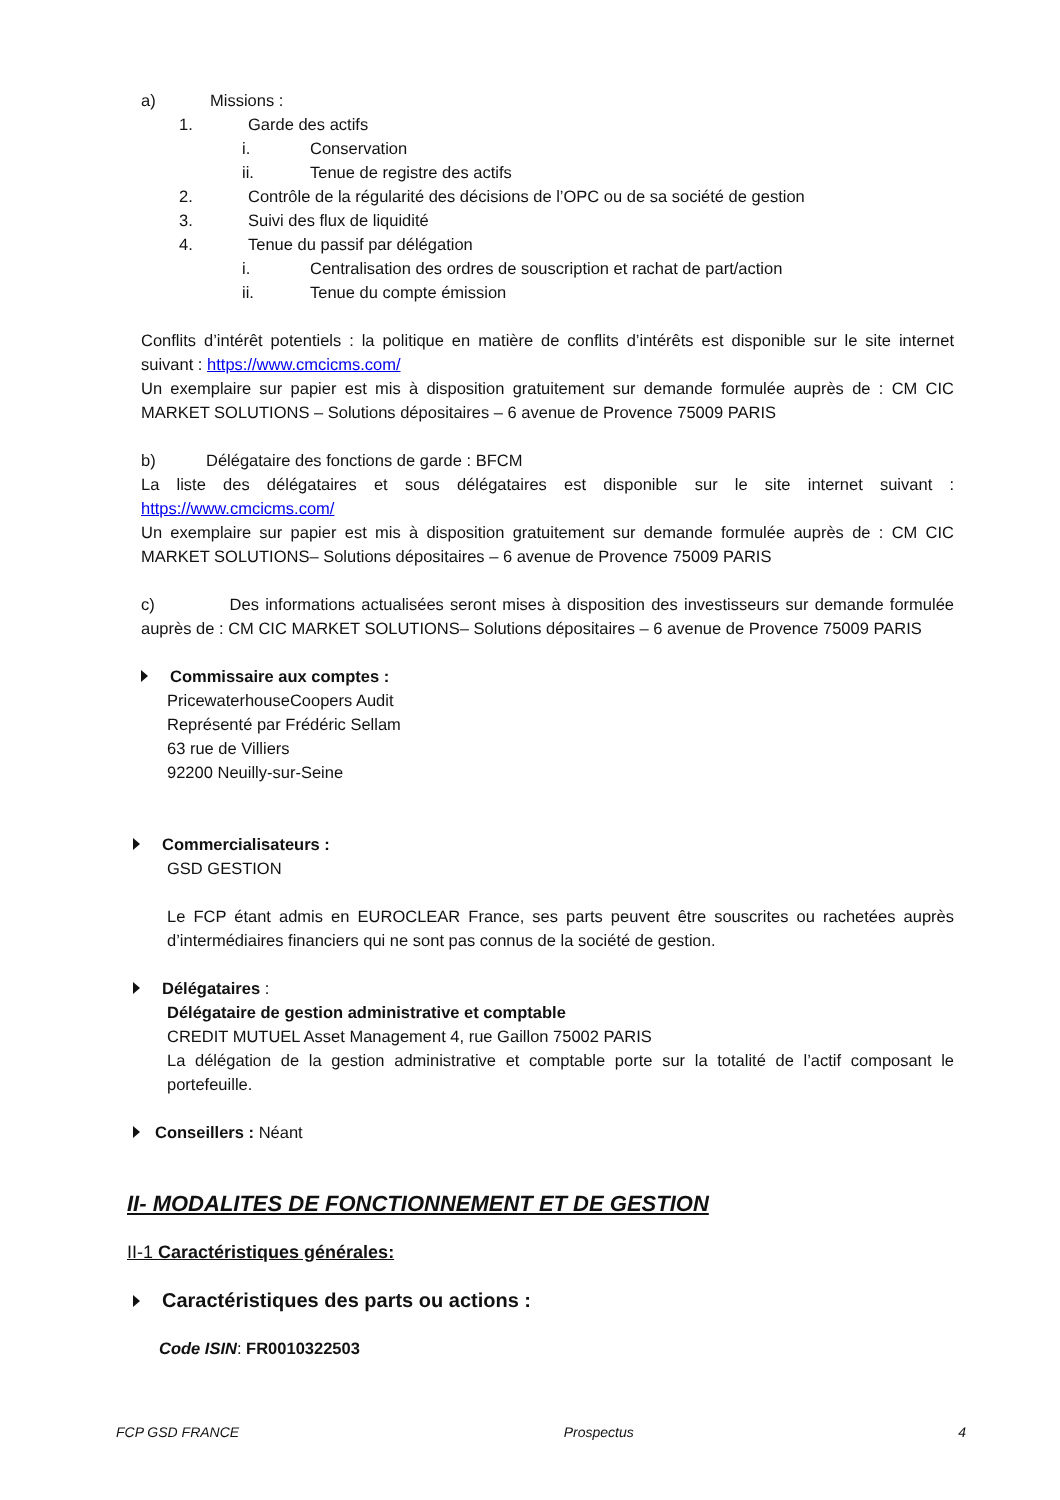a) Missions :
1. Garde des actifs
i. Conservation
ii. Tenue de registre des actifs
2. Contrôle de la régularité des décisions de l’OPC ou de sa société de gestion
3. Suivi des flux de liquidité
4. Tenue du passif par délégation
i. Centralisation des ordres de souscription et rachat de part/action
ii. Tenue du compte émission
Conflits d’intérêt potentiels : la politique en matière de conflits d’intérêts est disponible sur le site internet suivant : https://www.cmcicms.com/
Un exemplaire sur papier est mis à disposition gratuitement sur demande formulée auprès de : CM CIC MARKET SOLUTIONS – Solutions dépositaires – 6 avenue de Provence 75009 PARIS
b) Délégataire des fonctions de garde : BFCM
La liste des délégataires et sous délégataires est disponible sur le site internet suivant : https://www.cmcicms.com/
Un exemplaire sur papier est mis à disposition gratuitement sur demande formulée auprès de : CM CIC MARKET SOLUTIONS– Solutions dépositaires – 6 avenue de Provence 75009 PARIS
c) Des informations actualisées seront mises à disposition des investisseurs sur demande formulée auprès de : CM CIC MARKET SOLUTIONS– Solutions dépositaires – 6 avenue de Provence 75009 PARIS
Commissaire aux comptes :
PricewaterhouseCoopers Audit
Représenté par Frédéric Sellam
63 rue de Villiers
92200 Neuilly-sur-Seine
Commercialisateurs :
GSD GESTION
Le FCP étant admis en EUROCLEAR France, ses parts peuvent être souscrites ou rachetées auprès d’intermédiaires financiers qui ne sont pas connus de la société de gestion.
Délégataires :
Délégataire de gestion administrative et comptable
CREDIT MUTUEL Asset Management 4, rue Gaillon 75002 PARIS
La délégation de la gestion administrative et comptable porte sur la totalité de l’actif composant le portefeuille.
Conseillers : Néant
II- MODALITES DE FONCTIONNEMENT ET DE GESTION
II-1 Caractéristiques générales:
Caractéristiques des parts ou actions :
Code ISIN: FR0010322503
FCP GSD FRANCE Prospectus 4